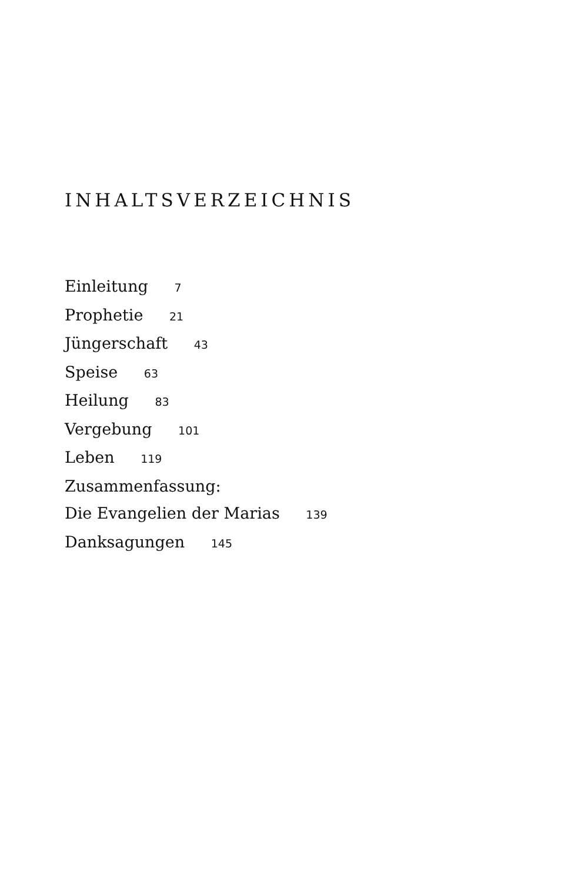INHALTSVERZEICHNIS
Einleitung 7
Prophetie 21
Jüngerschaft 43
Speise 63
Heilung 83
Vergebung 101
Leben 119
Zusammenfassung:
Die Evangelien der Marias 139
Danksagungen 145